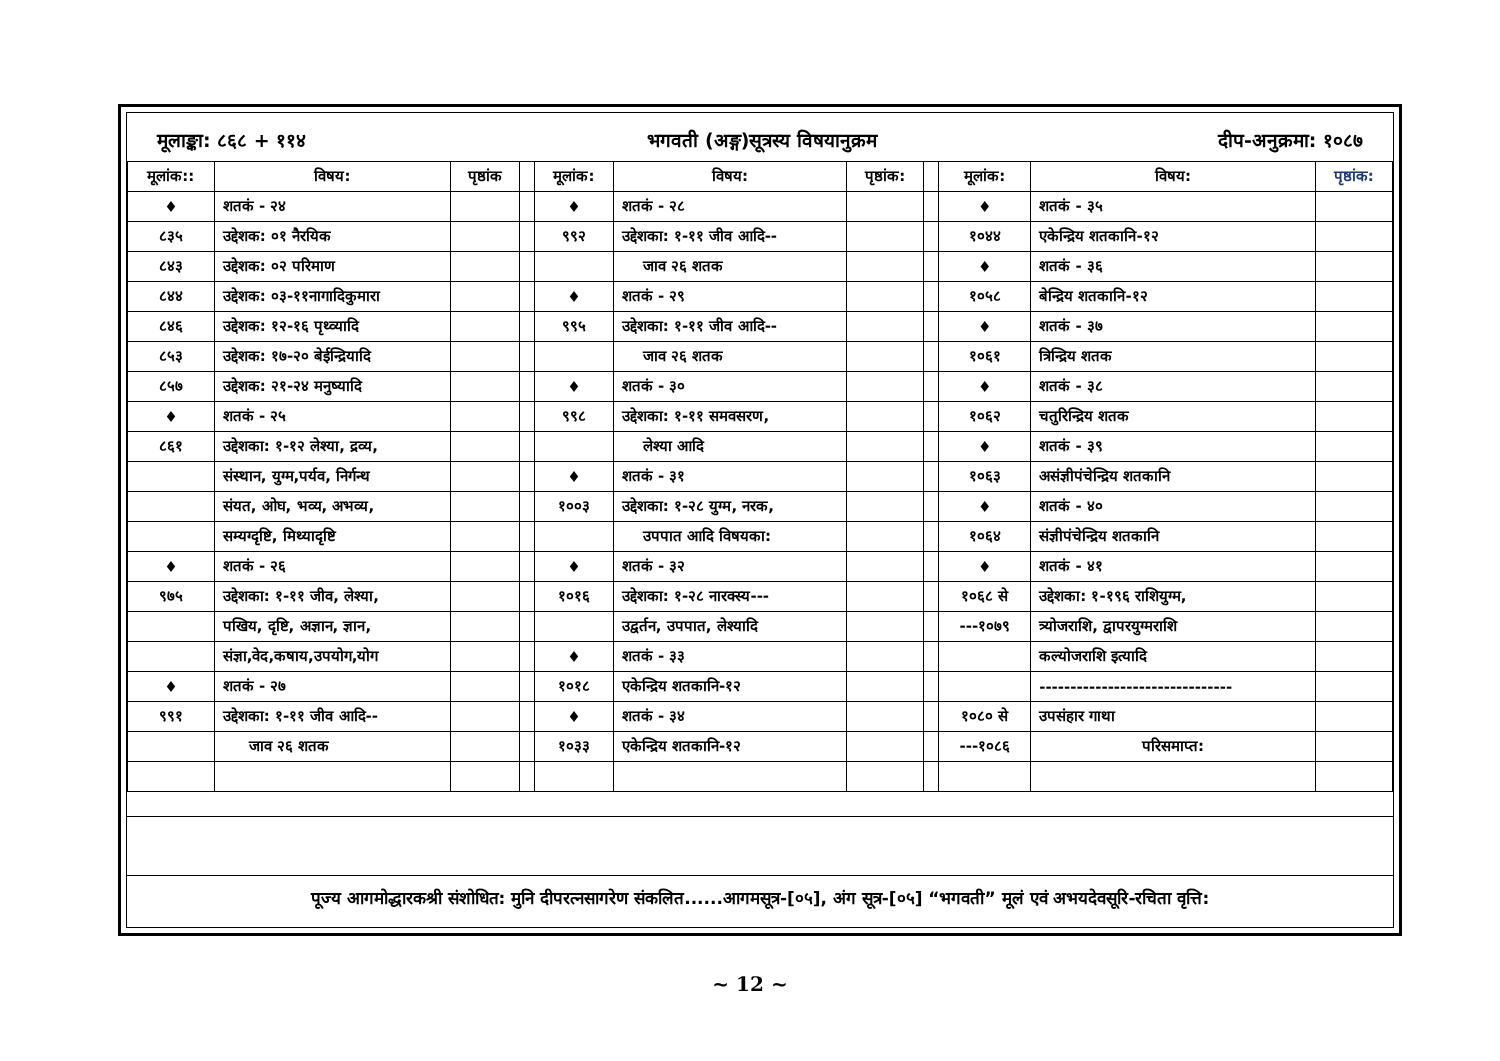मूलाङ्का: ८६८ + ११४ भगवती (अङ्ग)सूत्रस्य विषयानुक्रम दीप-अनुक्रमा: १०८७
| मूलांक:: | विषय: | पृष्ठांक | | मूलांक: | विषय: | पृष्ठांक: | | मूलांक: | विषय: | पृष्ठांक: |
| ♦ | शतकं - २४ | | | ♦ | शतकं - २८ | | | ♦ | शतकं - ३५ | |
| ८३५ | उद्देशक: ०१ नैरयिक | | | ९९२ | उद्देशका: १-११ जीव आदि-- | | | १०४४ | एकेन्द्रिय शतकानि-१२ | |
| ८४३ | उद्देशक: ०२ परिमाण | | | | जाव २६ शतक | | | ♦ | शतकं - ३६ | |
| ८४४ | उद्देशक: ०३-११नागादिकुमारा | | | ♦ | शतकं - २९ | | | १०५८ | बेन्द्रिय शतकानि-१२ | |
| ८४६ | उद्देशक: १२-१६ पृथ्व्यादि | | | ९९५ | उद्देशका: १-११ जीव आदि-- | | | ♦ | शतकं - ३७ | |
| ८५३ | उद्देशक: १७-२० बेईन्द्रियादि | | | | जाव २६ शतक | | | १०६१ | त्रिन्द्रिय शतक | |
| ८५७ | उद्देशक: २१-२४ मनुष्यादि | | | ♦ | शतकं - ३० | | | ♦ | शतकं - ३८ | |
| ♦ | शतकं - २५ | | | ९९८ | उद्देशका: १-११ समवसरण, | | | १०६२ | चतुरिन्द्रिय शतक | |
| ८६१ | उद्देशका: १-१२ लेश्या, द्रव्य, | | | | लेश्या आदि | | | ♦ | शतकं - ३९ | |
| | संस्थान, युग्म,पर्यव, निर्गन्थ | | | ♦ | शतकं - ३१ | | | १०६३ | असंज्ञीपंचेन्द्रिय शतकानि | |
| | संयत, ओघ, भव्य, अभव्य, | | | १००३ | उद्देशका: १-२८ युग्म, नरक, | | | ♦ | शतकं - ४० | |
| | सम्यग्दृष्टि, मिथ्यादृष्टि | | | | उपपात आदि विषयका: | | | १०६४ | संज्ञीपंचेन्द्रिय शतकानि | |
| ♦ | शतकं - २६ | | | ♦ | शतकं - ३२ | | | ♦ | शतकं - ४१ | |
| ९७५ | उद्देशका: १-११ जीव, लेश्या, | | | १०१६ | उद्देशका: १-२८ नारक्स्य--- | | | १०६८ से | उद्देशका: १-१९६ राशियुग्म, | |
| | पखिय, दृष्टि, अज्ञान, ज्ञान, | | | | उद्वर्तन, उपपात, लेश्यादि | | | ---१०७९ | त्र्योजराशि, द्वापरयुग्मराशि | |
| | संज्ञा,वेद,कषाय,उपयोग,योग | | | ♦ | शतकं - ३३ | | | | कल्योजराशि इत्यादि | |
| ♦ | शतकं - २७ | | | १०१८ | एकेन्द्रिय शतकानि-१२ | | | | ------------------------------- | |
| ९९१ | उद्देशका: १-११ जीव आदि-- | | | ♦ | शतकं - ३४ | | | १०८० से | उपसंहार गाथा | |
| | जाव २६ शतक | | | १०३३ | एकेन्द्रिय शतकानि-१२ | | | ---१०८६ | परिसमाप्त: | |
पूज्य आगमोद्धारकश्री संशोधित: मुनि दीपरत्नसागरेण संकलित......आगमसूत्र-[०५], अंग सूत्र-[०५] “भगवती” मूलं एवं अभयदेवसूरि-रचिता वृत्ति:
~ 12 ~